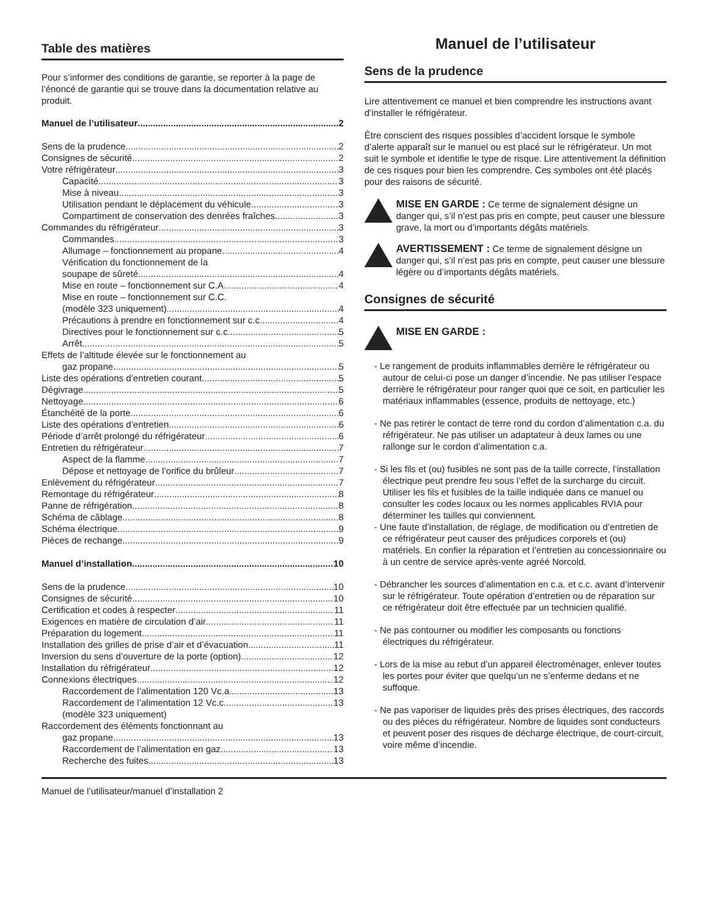Table des matières
Pour s’informer des conditions de garantie, se reporter à la page de l’énoncé de garantie qui se trouve dans la documentation relative au produit.
Manuel de l’utilisateur 2
Sens de la prudence 2
Consignes de sécurité 2
Votre réfrigérateur 3
Capacité 3
Mise à niveau 3
Utilisation pendant le déplacement du véhicule 3
Compartiment de conservation des denrées fraîches 3
Commandes du réfrigérateur 3
Commandes 3
Allumage – fonctionnement au propane 4
Vérification du fonctionnement de la
soupape de sûreté 4
Mise en route – fonctionnement sur C.A. 4
Mise en route – fonctionnement sur C.C.
(modèle 323 uniquement) 4
Précautions à prendre en fonctionnement sur c.c. 4
Directives pour le fonctionnement sur c.c. 5
Arrêt 5
Effets de l’altitude élevée sur le fonctionnement au
gaz propane 5
Liste des opérations d’entretien courant 5
Dégivrage 5
Nettoyage 6
Étanchéité de la porte 6
Liste des opérations d’entretien 6
Période d’arrêt prolongé du réfrigérateur 6
Entretien du réfrigérateur 7
Aspect de la flamme 7
Dépose et nettoyage de l’orifice du brûleur 7
Enlèvement du réfrigérateur 7
Remontage du réfrigérateur 8
Panne de réfrigération 8
Schéma de câblage 8
Schéma électrique 9
Pièces de rechange 9
Manuel d’installation 10
Sens de la prudence 10
Consignes de sécurité 10
Certification et codes à respecter 11
Exigences en matière de circulation d’air 11
Préparation du logement 11
Installation des grilles de prise d’air et d’évacuation 11
Inversion du sens d’ouverture de la porte (option) 12
Installation du réfrigérateur 12
Connexions électriques 12
Raccordement de l’alimentation 120 Vc.a. 13
Raccordement de l’alimentation 12 Vc.c. 13
(modèle 323 uniquement)
Raccordement des éléments fonctionnant au
gaz propane 13
Raccordement de l’alimentation en gaz 13
Recherche des fuites 13
Manuel de l’utilisateur
Sens de la prudence
Lire attentivement ce manuel et bien comprendre les instructions avant d’installer le réfrigérateur.
Être conscient des risques possibles d’accident lorsque le symbole d’alerte apparaît sur le manuel ou est placé sur le réfrigérateur. Un mot suit le symbole et identifie le type de risque. Lire attentivement la définition de ces risques pour bien les comprendre. Ces symboles ont été placés pour des raisons de sécurité.
MISE EN GARDE : Ce terme de signalement désigne un danger qui, s’il n’est pas pris en compte, peut causer une blessure grave, la mort ou d’importants dégâts matériels.
AVERTISSEMENT : Ce terme de signalement désigne un danger qui, s’il n’est pas pris en compte, peut causer une blessure légère ou d’importants dégâts matériels.
Consignes de sécurité
MISE EN GARDE :
- Le rangement de produits inflammables derrière le réfrigérateur ou autour de celui-ci pose un danger d’incendie. Ne pas utiliser l’espace derrière le réfrigérateur pour ranger quoi que ce soit, en particulier les matériaux inflammables (essence, produits de nettoyage, etc.)
- Ne pas retirer le contact de terre rond du cordon d’alimentation c.a. du réfrigérateur. Ne pas utiliser un adaptateur à deux lames ou une rallonge sur le cordon d’alimentation c.a.
- Si les fils et (ou) fusibles ne sont pas de la taille correcte, l’installation électrique peut prendre feu sous l’effet de la surcharge du circuit. Utiliser les fils et fusibles de la taille indiquée dans ce manuel ou consulter les codes locaux ou les normes applicables RVIA pour déterminer les tailles qui conviennent.
- Une faute d’installation, de réglage, de modification ou d’entretien de ce réfrigérateur peut causer des préjudices corporels et (ou) matériels. En confier la réparation et l’entretien au concessionnaire ou à un centre de service après-vente agréé Norcold.
- Débrancher les sources d’alimentation en c.a. et c.c. avant d’intervenir sur le réfrigérateur. Toute opération d’entretien ou de réparation sur ce réfrigérateur doit être effectuée par un technicien qualifié.
- Ne pas contourner ou modifier les composants ou fonctions électriques du réfrigérateur.
- Lors de la mise au rebut d’un appareil électroménager, enlever toutes les portes pour éviter que quelqu’un ne s’enferme dedans et ne suffoque.
- Ne pas vaporiser de liquides près des prises électriques, des raccords ou des pièces du réfrigérateur. Nombre de liquides sont conducteurs et peuvent poser des risques de décharge électrique, de court-circuit, voire même d’incendie.
Manuel de l’utilisateur/manuel d’installation 2